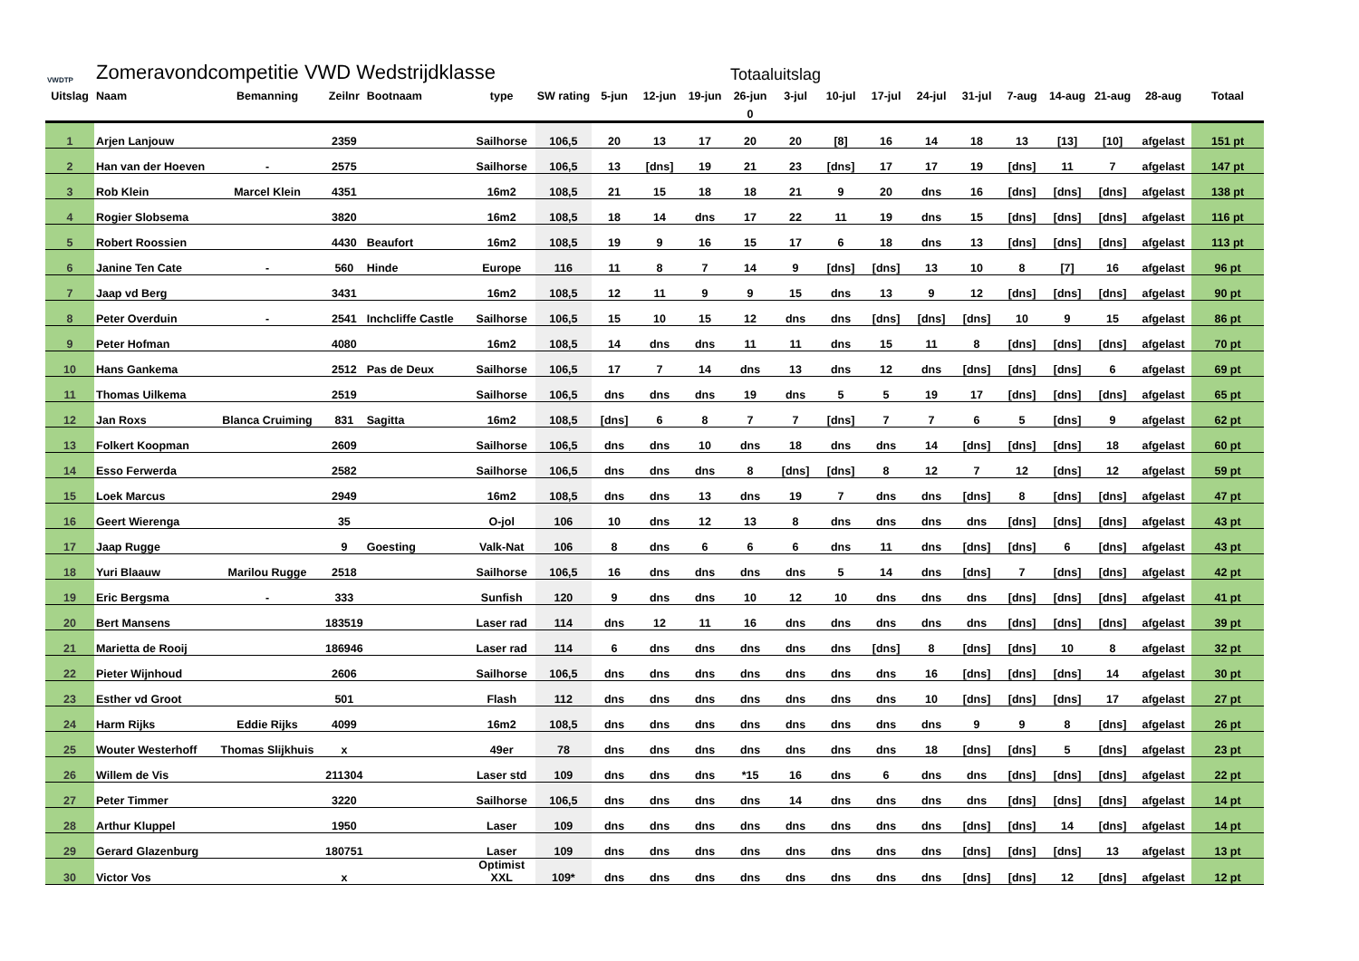VWDTP
Zomeravondcompetitie VWD Wedstrijdklasse
Totaaluitslag
| Uitslag | Naam | Bemanning | Zeilnr | Bootnaam | type | SW rating | 5-jun | 12-jun | 19-jun | 26-jun | 3-jul | 10-jul | 17-jul | 24-jul | 31-jul | 7-aug | 14-aug | 21-aug | 28-aug | Totaal |
| --- | --- | --- | --- | --- | --- | --- | --- | --- | --- | --- | --- | --- | --- | --- | --- | --- | --- | --- | --- | --- |
| | | | | | | | | | | 0 | | | | | | | | | | |
| 1 | Arjen Lanjouw | | 2359 | | Sailhorse | 106,5 | 20 | 13 | 17 | 20 | 20 | [8] | 16 | 14 | 18 | 13 | [13] | [10] | afgelast | 151 pt |
| 2 | Han van der Hoeven | - | 2575 | | Sailhorse | 106,5 | 13 | [dns] | 19 | 21 | 23 | [dns] | 17 | 17 | 19 | [dns] | 11 | 7 | afgelast | 147 pt |
| 3 | Rob Klein | Marcel Klein | 4351 | | 16m2 | 108,5 | 21 | 15 | 18 | 18 | 21 | 9 | 20 | dns | 16 | [dns] | [dns] | [dns] | afgelast | 138 pt |
| 4 | Rogier Slobsema | | 3820 | | 16m2 | 108,5 | 18 | 14 | dns | 17 | 22 | 11 | 19 | dns | 15 | [dns] | [dns] | [dns] | afgelast | 116 pt |
| 5 | Robert Roossien | | 4430 | Beaufort | 16m2 | 108,5 | 19 | 9 | 16 | 15 | 17 | 6 | 18 | dns | 13 | [dns] | [dns] | [dns] | afgelast | 113 pt |
| 6 | Janine Ten Cate | - | 560 | Hinde | Europe | 116 | 11 | 8 | 7 | 14 | 9 | [dns] | [dns] | 13 | 10 | 8 | [7] | 16 | afgelast | 96 pt |
| 7 | Jaap vd Berg | | 3431 | | 16m2 | 108,5 | 12 | 11 | 9 | 9 | 15 | dns | 13 | 9 | 12 | [dns] | [dns] | [dns] | afgelast | 90 pt |
| 8 | Peter Overduin | - | 2541 | Inchcliffe Castle | Sailhorse | 106,5 | 15 | 10 | 15 | 12 | dns | dns | [dns] | [dns] | [dns] | 10 | 9 | 15 | afgelast | 86 pt |
| 9 | Peter Hofman | | 4080 | | 16m2 | 108,5 | 14 | dns | dns | 11 | 11 | dns | 15 | 11 | 8 | [dns] | [dns] | [dns] | afgelast | 70 pt |
| 10 | Hans Gankema | | 2512 | Pas de Deux | Sailhorse | 106,5 | 17 | 7 | 14 | dns | 13 | dns | 12 | dns | [dns] | [dns] | [dns] | 6 | afgelast | 69 pt |
| 11 | Thomas Uilkema | | 2519 | | Sailhorse | 106,5 | dns | dns | dns | 19 | dns | 5 | 5 | 19 | 17 | [dns] | [dns] | [dns] | afgelast | 65 pt |
| 12 | Jan Roxs | Blanca Cruiming | 831 | Sagitta | 16m2 | 108,5 | [dns] | 6 | 8 | 7 | 7 | [dns] | 7 | 7 | 6 | 5 | [dns] | 9 | afgelast | 62 pt |
| 13 | Folkert Koopman | | 2609 | | Sailhorse | 106,5 | dns | dns | 10 | dns | 18 | dns | dns | 14 | [dns] | [dns] | [dns] | 18 | afgelast | 60 pt |
| 14 | Esso Ferwerda | | 2582 | | Sailhorse | 106,5 | dns | dns | dns | 8 | [dns] | [dns] | 8 | 12 | 7 | 12 | [dns] | 12 | afgelast | 59 pt |
| 15 | Loek Marcus | | 2949 | | 16m2 | 108,5 | dns | dns | 13 | dns | 19 | 7 | dns | dns | [dns] | 8 | [dns] | [dns] | afgelast | 47 pt |
| 16 | Geert Wierenga | | 35 | | O-jol | 106 | 10 | dns | 12 | 13 | 8 | dns | dns | dns | dns | [dns] | [dns] | [dns] | afgelast | 43 pt |
| 17 | Jaap Rugge | | 9 | Goesting | Valk-Nat | 106 | 8 | dns | 6 | 6 | 6 | dns | 11 | dns | [dns] | [dns] | 6 | [dns] | afgelast | 43 pt |
| 18 | Yuri Blaauw | Marilou Rugge | 2518 | | Sailhorse | 106,5 | 16 | dns | dns | dns | dns | 5 | 14 | dns | [dns] | 7 | [dns] | [dns] | afgelast | 42 pt |
| 19 | Eric Bergsma | - | 333 | | Sunfish | 120 | 9 | dns | dns | 10 | 12 | 10 | dns | dns | dns | [dns] | [dns] | [dns] | afgelast | 41 pt |
| 20 | Bert Mansens | | 183519 | | Laser rad | 114 | dns | 12 | 11 | 16 | dns | dns | dns | dns | dns | [dns] | [dns] | [dns] | afgelast | 39 pt |
| 21 | Marietta de Rooij | | 186946 | | Laser rad | 114 | 6 | dns | dns | dns | dns | dns | [dns] | 8 | [dns] | [dns] | 10 | 8 | afgelast | 32 pt |
| 22 | Pieter Wijnhoud | | 2606 | | Sailhorse | 106,5 | dns | dns | dns | dns | dns | dns | dns | 16 | [dns] | [dns] | [dns] | 14 | afgelast | 30 pt |
| 23 | Esther vd Groot | | 501 | | Flash | 112 | dns | dns | dns | dns | dns | dns | dns | 10 | [dns] | [dns] | [dns] | 17 | afgelast | 27 pt |
| 24 | Harm Rijks | Eddie Rijks | 4099 | | 16m2 | 108,5 | dns | dns | dns | dns | dns | dns | dns | dns | 9 | 9 | 8 | [dns] | afgelast | 26 pt |
| 25 | Wouter Westerhoff | Thomas Slijkhuis | x | | 49er | 78 | dns | dns | dns | dns | dns | dns | dns | 18 | [dns] | [dns] | 5 | [dns] | afgelast | 23 pt |
| 26 | Willem de Vis | | 211304 | | Laser std | 109 | dns | dns | dns | *15 | 16 | dns | 6 | dns | dns | [dns] | [dns] | [dns] | afgelast | 22 pt |
| 27 | Peter Timmer | | 3220 | | Sailhorse | 106,5 | dns | dns | dns | dns | 14 | dns | dns | dns | dns | [dns] | [dns] | [dns] | afgelast | 14 pt |
| 28 | Arthur Kluppel | | 1950 | | Laser | 109 | dns | dns | dns | dns | dns | dns | dns | dns | [dns] | [dns] | 14 | [dns] | afgelast | 14 pt |
| 29 | Gerard Glazenburg | | 180751 | | Laser | 109 | dns | dns | dns | dns | dns | dns | dns | dns | [dns] | [dns] | [dns] | 13 | afgelast | 13 pt |
| 30 | Victor Vos | | x | | Optimist XXL | 109* | dns | dns | dns | dns | dns | dns | dns | dns | [dns] | [dns] | 12 | [dns] | afgelast | 12 pt |